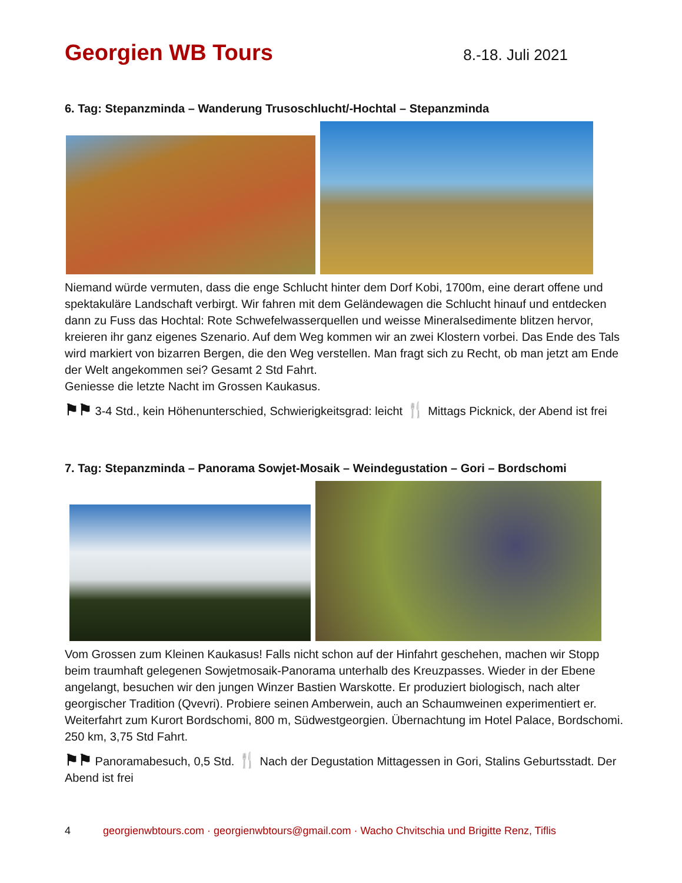Georgien WB Tours
8.-18. Juli 2021
6. Tag: Stepanzminda – Wanderung Trusoschlucht/-Hochtal – Stepanzminda
Niemand würde vermuten, dass die enge Schlucht hinter dem Dorf Kobi, 1700m, eine derart offene und spektakuläre Landschaft verbirgt. Wir fahren mit dem Geländewagen die Schlucht hinauf und entdecken dann zu Fuss das Hochtal: Rote Schwefelwasserquellen und weisse Mineralsedimente blitzen hervor, kreieren ihr ganz eigenes Szenario. Auf dem Weg kommen wir an zwei Klostern vorbei. Das Ende des Tals wird markiert von bizarren Bergen, die den Weg verstellen. Man fragt sich zu Recht, ob man jetzt am Ende der Welt angekommen sei? Gesamt 2 Std Fahrt.
Geniesse die letzte Nacht im Grossen Kaukasus.
⚑⚑ 3-4 Std., kein Höhenunterschied, Schwierigkeitsgrad: leicht 🍴 Mittags Picknick, der Abend ist frei
7. Tag: Stepanzminda – Panorama Sowjet-Mosaik – Weindegustation – Gori – Bordschomi
Vom Grossen zum Kleinen Kaukasus! Falls nicht schon auf der Hinfahrt geschehen, machen wir Stopp beim traumhaft gelegenen Sowjetmosaik-Panorama unterhalb des Kreuzpasses. Wieder in der Ebene angelangt, besuchen wir den jungen Winzer Bastien Warskotte. Er produziert biologisch, nach alter georgischer Tradition (Qvevri). Probiere seinen Amberwein, auch an Schaumweinen experimentiert er. Weiterfahrt zum Kurort Bordschomi, 800 m, Südwestgeorgien. Übernachtung im Hotel Palace, Bordschomi. 250 km, 3,75 Std Fahrt.
⚑⚑ Panoramabesuch, 0,5 Std. 🍴 Nach der Degustation Mittagessen in Gori, Stalins Geburtsstadt. Der Abend ist frei
4 georgienwbtours.com · georgienwbtours@gmail.com · Wacho Chvitschia und Brigitte Renz, Tiflis